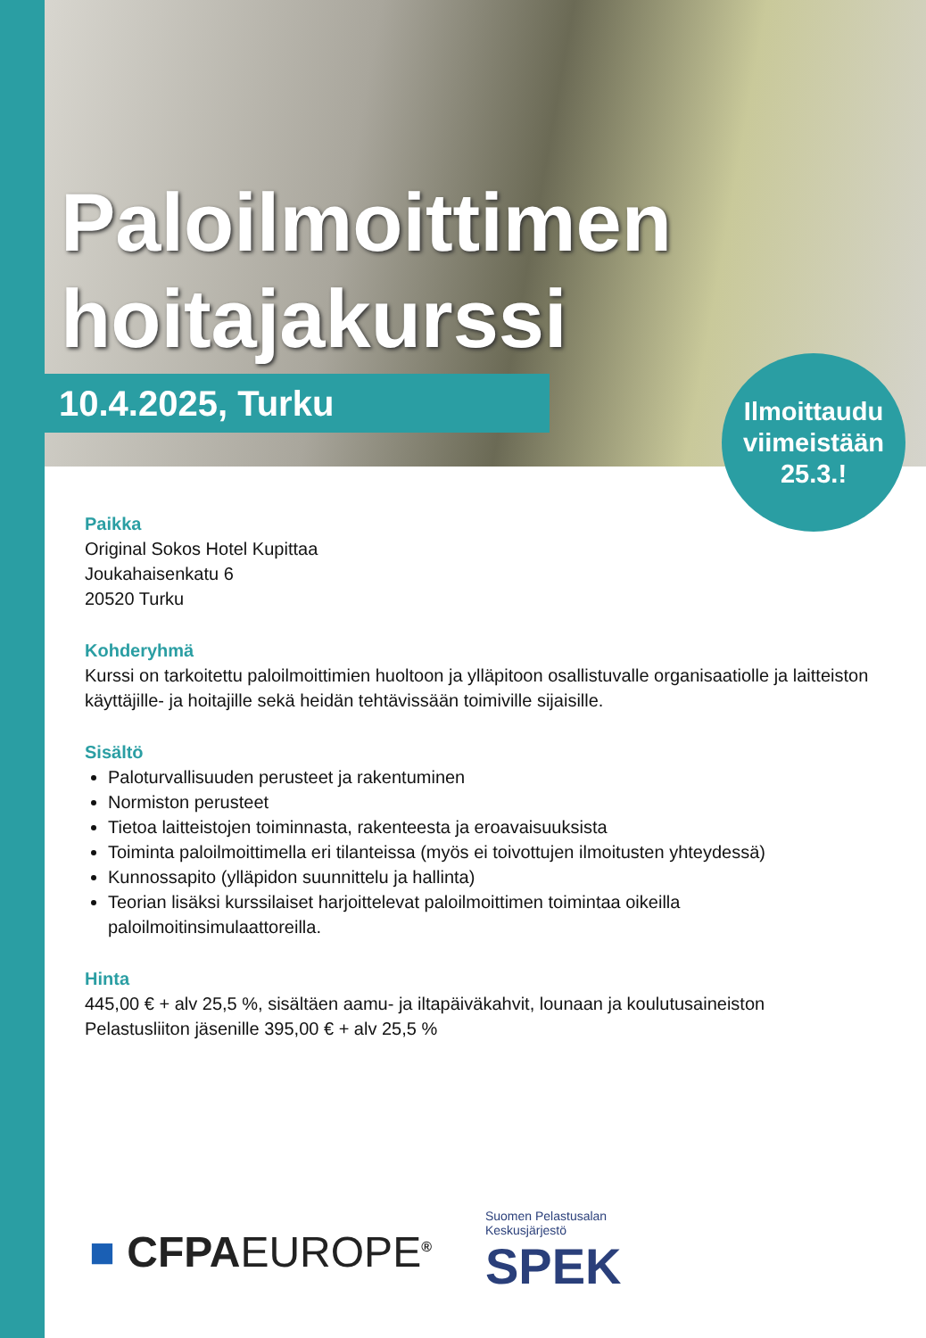Paloilmoittimen hoitajakurssi
10.4.2025, Turku
Ilmoittaudu
viimeistään
25.3.!
Paikka
Original Sokos Hotel Kupittaa
Joukahaisenkatu 6
20520 Turku
Kohderyhmä
Kurssi on tarkoitettu paloilmoittimien huoltoon ja ylläpitoon osallistuvalle organisaatiolle ja laitteiston käyttäjille- ja hoitajille sekä heidän tehtävissään toimiville sijaisille.
Sisältö
Paloturvallisuuden perusteet ja rakentuminen
Normiston perusteet
Tietoa laitteistojen toiminnasta, rakenteesta ja eroavaisuuksista
Toiminta paloilmoittimella eri tilanteissa (myös ei toivottujen ilmoitusten yhteydessä)
Kunnossapito (ylläpidon suunnittelu ja hallinta)
Teorian lisäksi kurssilaiset harjoittelevat paloilmoittimen toimintaa oikeilla paloilmoitinsimulaattoreilla.
Hinta
445,00 € + alv 25,5 %, sisältäen aamu- ja iltapäiväkahvit, lounaan ja koulutusaineiston
Pelastusliiton jäsenille 395,00 € + alv 25,5 %
■ CFPAEUROPE<sup>®</sup>
Suomen Pelastusalan
Keskusjärjestö
SPEK